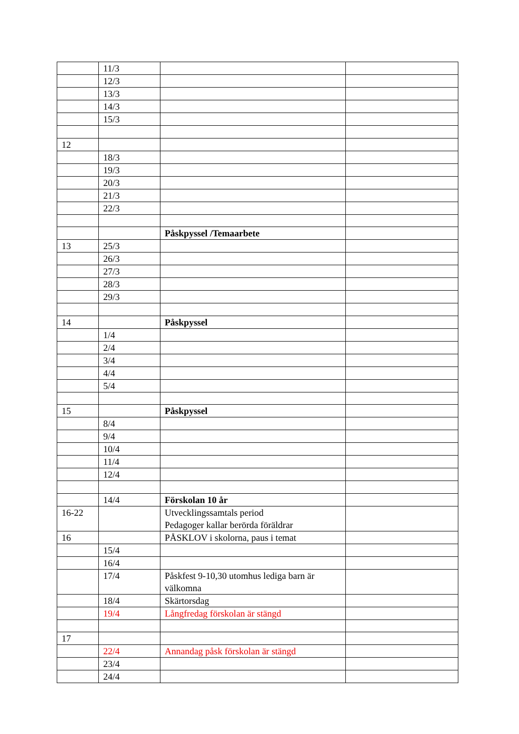| | 11/3 | | |
| | 12/3 | | |
| | 13/3 | | |
| | 14/3 | | |
| | 15/3 | | |
| 12 | | | |
| | 18/3 | | |
| | 19/3 | | |
| | 20/3 | | |
| | 21/3 | | |
| | 22/3 | | |
| | | Påskpyssel /Temaarbete | |
| 13 | 25/3 | | |
| | 26/3 | | |
| | 27/3 | | |
| | 28/3 | | |
| | 29/3 | | |
| 14 | | Påskpyssel | |
| | 1/4 | | |
| | 2/4 | | |
| | 3/4 | | |
| | 4/4 | | |
| | 5/4 | | |
| 15 | | Påskpyssel | |
| | 8/4 | | |
| | 9/4 | | |
| | 10/4 | | |
| | 11/4 | | |
| | 12/4 | | |
| | 14/4 | Förskolan 10 år | |
| 16-22 | | Utvecklingssamtals period Pedagoger kallar berörda föräldrar | |
| 16 | | PÅSKLOV i skolorna, paus i temat | |
| | 15/4 | | |
| | 16/4 | | |
| | 17/4 | Påskfest 9-10,30 utomhus lediga barn är välkomna | |
| | 18/4 | Skärtorsdag | |
| | 19/4 | Långfredag förskolan är stängd | |
| 17 | | | |
| | 22/4 | Annandag påsk förskolan är stängd | |
| | 23/4 | | |
| | 24/4 | | |